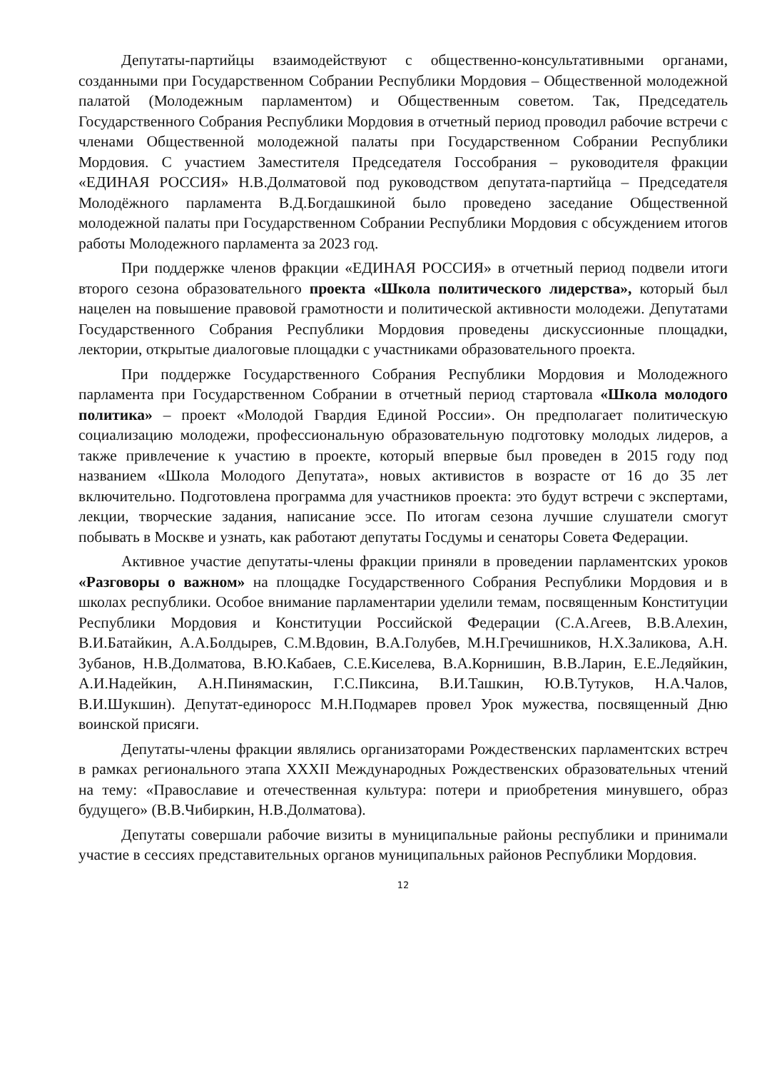Депутаты-партийцы взаимодействуют с общественно-консультативными органами, созданными при Государственном Собрании Республики Мордовия – Общественной молодежной палатой (Молодежным парламентом) и Общественным советом. Так, Председатель Государственного Собрания Республики Мордовия в отчетный период проводил рабочие встречи с членами Общественной молодежной палаты при Государственном Собрании Республики Мордовия. С участием Заместителя Председателя Госсобрания – руководителя фракции «ЕДИНАЯ РОССИЯ» Н.В.Долматовой под руководством депутата-партийца – Председателя Молодёжного парламента В.Д.Богдашкиной было проведено заседание Общественной молодежной палаты при Государственном Собрании Республики Мордовия с обсуждением итогов работы Молодежного парламента за 2023 год.
При поддержке членов фракции «ЕДИНАЯ РОССИЯ» в отчетный период подвели итоги второго сезона образовательного проекта «Школа политического лидерства», который был нацелен на повышение правовой грамотности и политической активности молодежи. Депутатами Государственного Собрания Республики Мордовия проведены дискуссионные площадки, лектории, открытые диалоговые площадки с участниками образовательного проекта.
При поддержке Государственного Собрания Республики Мордовия и Молодежного парламента при Государственном Собрании в отчетный период стартовала «Школа молодого политика» – проект «Молодой Гвардия Единой России». Он предполагает политическую социализацию молодежи, профессиональную образовательную подготовку молодых лидеров, а также привлечение к участию в проекте, который впервые был проведен в 2015 году под названием «Школа Молодого Депутата», новых активистов в возрасте от 16 до 35 лет включительно. Подготовлена программа для участников проекта: это будут встречи с экспертами, лекции, творческие задания, написание эссе. По итогам сезона лучшие слушатели смогут побывать в Москве и узнать, как работают депутаты Госдумы и сенаторы Совета Федерации.
Активное участие депутаты-члены фракции приняли в проведении парламентских уроков «Разговоры о важном» на площадке Государственного Собрания Республики Мордовия и в школах республики. Особое внимание парламентарии уделили темам, посвященным Конституции Республики Мордовия и Конституции Российской Федерации (С.А.Агеев, В.В.Алехин, В.И.Батайкин, А.А.Болдырев, С.М.Вдовин, В.А.Голубев, М.Н.Гречишников, Н.Х.Заликова, А.Н. Зубанов, Н.В.Долматова, В.Ю.Кабаев, С.Е.Киселева, В.А.Корнишин, В.В.Ларин, Е.Е.Ледяйкин, А.И.Надейкин, А.Н.Пинямаскин, Г.С.Пиксина, В.И.Ташкин, Ю.В.Тутуков, Н.А.Чалов, В.И.Шукшин). Депутат-единоросс М.Н.Подмарев провел Урок мужества, посвященный Дню воинской присяги.
Депутаты-члены фракции являлись организаторами Рождественских парламентских встреч в рамках регионального этапа XXXII Международных Рождественских образовательных чтений на тему: «Православие и отечественная культура: потери и приобретения минувшего, образ будущего» (В.В.Чибиркин, Н.В.Долматова).
Депутаты совершали рабочие визиты в муниципальные районы республики и принимали участие в сессиях представительных органов муниципальных районов Республики Мордовия.
12